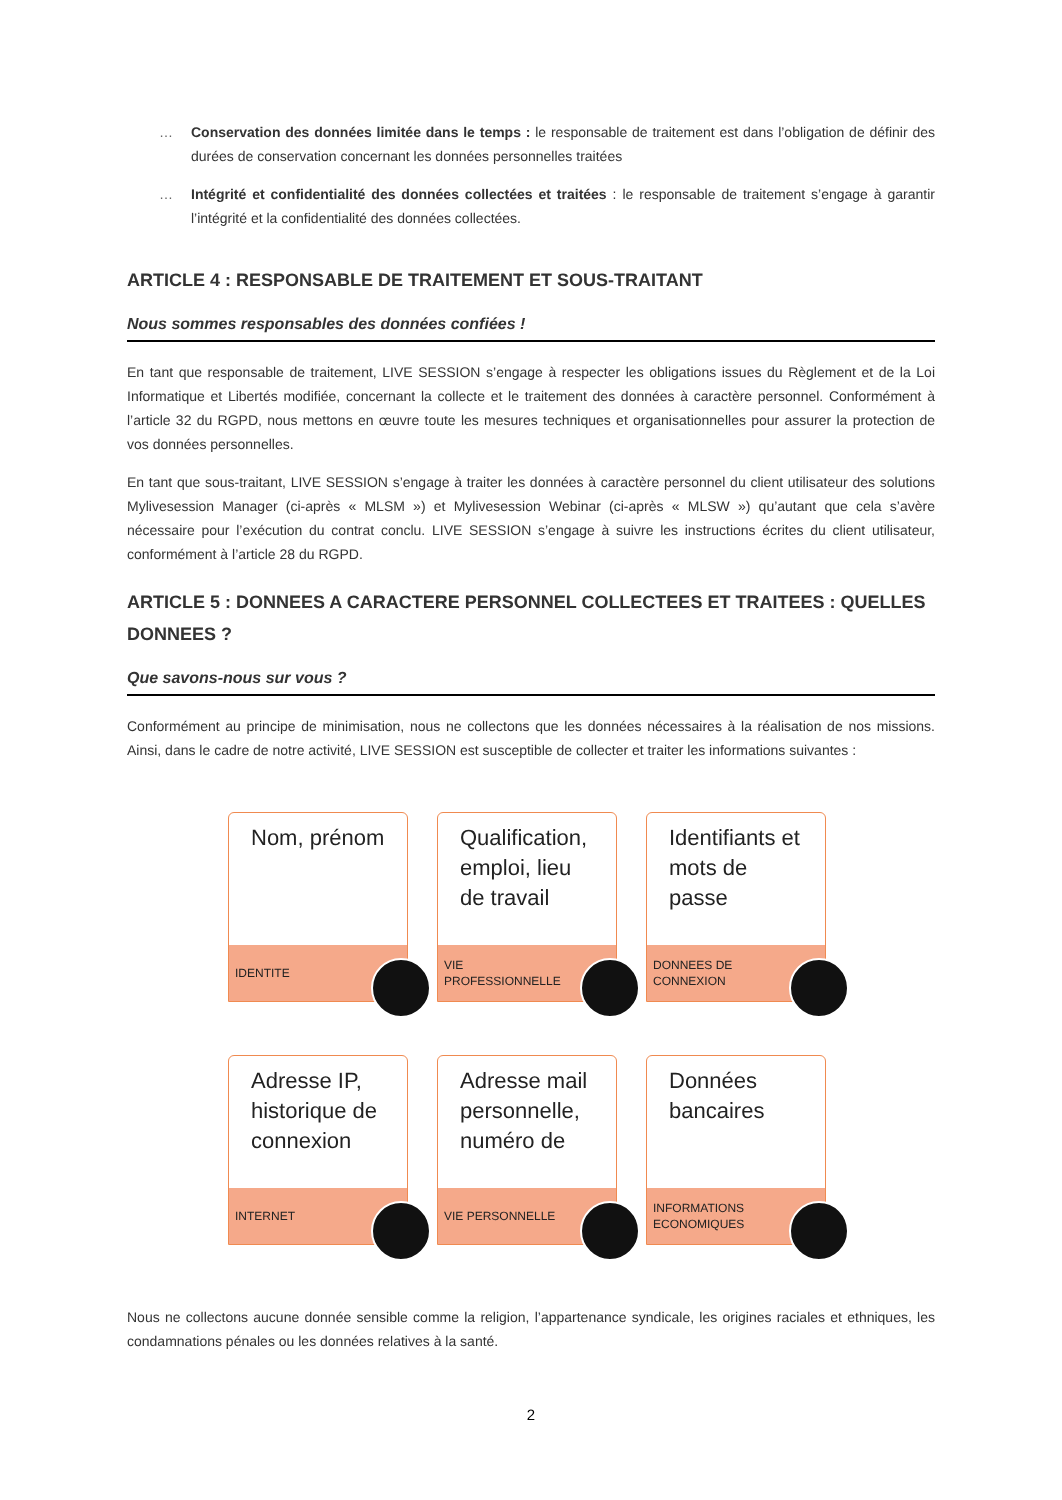… Conservation des données limitée dans le temps : le responsable de traitement est dans l’obligation de définir des durées de conservation concernant les données personnelles traitées
… Intégrité et confidentialité des données collectées et traitées : le responsable de traitement s’engage à garantir l’intégrité et la confidentialité des données collectées.
ARTICLE 4 : RESPONSABLE DE TRAITEMENT ET SOUS-TRAITANT
Nous sommes responsables des données confiées !
En tant que responsable de traitement, LIVE SESSION s’engage à respecter les obligations issues du Règlement et de la Loi Informatique et Libertés modifiée, concernant la collecte et le traitement des données à caractère personnel. Conformément à l’article 32 du RGPD, nous mettons en œuvre toute les mesures techniques et organisationnelles pour assurer la protection de vos données personnelles.
En tant que sous-traitant, LIVE SESSION s’engage à traiter les données à caractère personnel du client utilisateur des solutions Mylivesession Manager (ci-après « MLSM ») et Mylivesession Webinar (ci-après « MLSW ») qu’autant que cela s’avère nécessaire pour l’exécution du contrat conclu. LIVE SESSION s’engage à suivre les instructions écrites du client utilisateur, conformément à l’article 28 du RGPD.
ARTICLE 5 : DONNEES A CARACTERE PERSONNEL COLLECTEES ET TRAITEES : QUELLES DONNEES ?
Que savons-nous sur vous ?
Conformément au principe de minimisation, nous ne collectons que les données nécessaires à la réalisation de nos missions. Ainsi, dans le cadre de notre activité, LIVE SESSION est susceptible de collecter et traiter les informations suivantes :
Nom, prénom
IDENTITE
Qualification, emploi, lieu de travail
VIE PROFESSIONNELLE
Identifiants et mots de passe
DONNEES DE CONNEXION
Adresse IP, historique de connexion
INTERNET
Adresse mail personnelle, numéro de
VIE PERSONNELLE
Données bancaires
INFORMATIONS ECONOMIQUES
Nous ne collectons aucune donnée sensible comme la religion, l’appartenance syndicale, les origines raciales et ethniques, les condamnations pénales ou les données relatives à la santé.
2